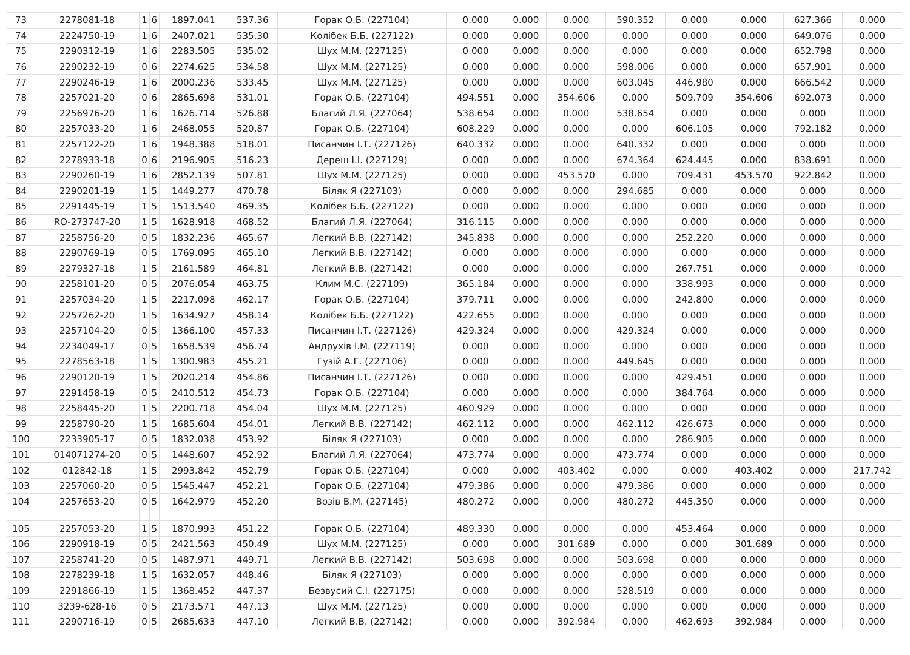| 73 | 2278081-18 | 1 | 6 | 1897.041 | 537.36 | Горак О.Б. (227104) | 0.000 | 0.000 | 0.000 | 590.352 | 0.000 | 0.000 | 627.366 | 0.000 |
| 74 | 2224750-19 | 1 | 6 | 2407.021 | 535.30 | Колібек Б.Б. (227122) | 0.000 | 0.000 | 0.000 | 0.000 | 0.000 | 0.000 | 649.076 | 0.000 |
| 75 | 2290312-19 | 1 | 6 | 2283.505 | 535.02 | Шух М.М. (227125) | 0.000 | 0.000 | 0.000 | 0.000 | 0.000 | 0.000 | 652.798 | 0.000 |
| 76 | 2290232-19 | 0 | 6 | 2274.625 | 534.58 | Шух М.М. (227125) | 0.000 | 0.000 | 0.000 | 598.006 | 0.000 | 0.000 | 657.901 | 0.000 |
| 77 | 2290246-19 | 1 | 6 | 2000.236 | 533.45 | Шух М.М. (227125) | 0.000 | 0.000 | 0.000 | 603.045 | 446.980 | 0.000 | 666.542 | 0.000 |
| 78 | 2257021-20 | 0 | 6 | 2865.698 | 531.01 | Горак О.Б. (227104) | 494.551 | 0.000 | 354.606 | 0.000 | 509.709 | 354.606 | 692.073 | 0.000 |
| 79 | 2256976-20 | 1 | 6 | 1626.714 | 526.88 | Благий Л.Я. (227064) | 538.654 | 0.000 | 0.000 | 538.654 | 0.000 | 0.000 | 0.000 | 0.000 |
| 80 | 2257033-20 | 1 | 6 | 2468.055 | 520.87 | Горак О.Б. (227104) | 608.229 | 0.000 | 0.000 | 0.000 | 606.105 | 0.000 | 792.182 | 0.000 |
| 81 | 2257122-20 | 1 | 6 | 1948.388 | 518.01 | Писанчин І.Т. (227126) | 640.332 | 0.000 | 0.000 | 640.332 | 0.000 | 0.000 | 0.000 | 0.000 |
| 82 | 2278933-18 | 0 | 6 | 2196.905 | 516.23 | Дереш І.І. (227129) | 0.000 | 0.000 | 0.000 | 674.364 | 624.445 | 0.000 | 838.691 | 0.000 |
| 83 | 2290260-19 | 1 | 6 | 2852.139 | 507.81 | Шух М.М. (227125) | 0.000 | 0.000 | 453.570 | 0.000 | 709.431 | 453.570 | 922.842 | 0.000 |
| 84 | 2290201-19 | 1 | 5 | 1449.277 | 470.78 | Біляк Я (227103) | 0.000 | 0.000 | 0.000 | 294.685 | 0.000 | 0.000 | 0.000 | 0.000 |
| 85 | 2291445-19 | 1 | 5 | 1513.540 | 469.35 | Колібек Б.Б. (227122) | 0.000 | 0.000 | 0.000 | 0.000 | 0.000 | 0.000 | 0.000 | 0.000 |
| 86 | RO-273747-20 | 1 | 5 | 1628.918 | 468.52 | Благий Л.Я. (227064) | 316.115 | 0.000 | 0.000 | 0.000 | 0.000 | 0.000 | 0.000 | 0.000 |
| 87 | 2258756-20 | 0 | 5 | 1832.236 | 465.67 | Легкий В.В. (227142) | 345.838 | 0.000 | 0.000 | 0.000 | 252.220 | 0.000 | 0.000 | 0.000 |
| 88 | 2290769-19 | 0 | 5 | 1769.095 | 465.10 | Легкий В.В. (227142) | 0.000 | 0.000 | 0.000 | 0.000 | 0.000 | 0.000 | 0.000 | 0.000 |
| 89 | 2279327-18 | 1 | 5 | 2161.589 | 464.81 | Легкий В.В. (227142) | 0.000 | 0.000 | 0.000 | 0.000 | 267.751 | 0.000 | 0.000 | 0.000 |
| 90 | 2258101-20 | 0 | 5 | 2076.054 | 463.75 | Клим М.С. (227109) | 365.184 | 0.000 | 0.000 | 0.000 | 338.993 | 0.000 | 0.000 | 0.000 |
| 91 | 2257034-20 | 1 | 5 | 2217.098 | 462.17 | Горак О.Б. (227104) | 379.711 | 0.000 | 0.000 | 0.000 | 242.800 | 0.000 | 0.000 | 0.000 |
| 92 | 2257262-20 | 1 | 5 | 1634.927 | 458.14 | Колібек Б.Б. (227122) | 422.655 | 0.000 | 0.000 | 0.000 | 0.000 | 0.000 | 0.000 | 0.000 |
| 93 | 2257104-20 | 0 | 5 | 1366.100 | 457.33 | Писанчин І.Т. (227126) | 429.324 | 0.000 | 0.000 | 429.324 | 0.000 | 0.000 | 0.000 | 0.000 |
| 94 | 2234049-17 | 0 | 5 | 1658.539 | 456.74 | Андрухів І.М. (227119) | 0.000 | 0.000 | 0.000 | 0.000 | 0.000 | 0.000 | 0.000 | 0.000 |
| 95 | 2278563-18 | 1 | 5 | 1300.983 | 455.21 | Гузій А.Г. (227106) | 0.000 | 0.000 | 0.000 | 449.645 | 0.000 | 0.000 | 0.000 | 0.000 |
| 96 | 2290120-19 | 1 | 5 | 2020.214 | 454.86 | Писанчин І.Т. (227126) | 0.000 | 0.000 | 0.000 | 0.000 | 429.451 | 0.000 | 0.000 | 0.000 |
| 97 | 2291458-19 | 0 | 5 | 2410.512 | 454.73 | Горак О.Б. (227104) | 0.000 | 0.000 | 0.000 | 0.000 | 384.764 | 0.000 | 0.000 | 0.000 |
| 98 | 2258445-20 | 1 | 5 | 2200.718 | 454.04 | Шух М.М. (227125) | 460.929 | 0.000 | 0.000 | 0.000 | 0.000 | 0.000 | 0.000 | 0.000 |
| 99 | 2258790-20 | 1 | 5 | 1685.604 | 454.01 | Легкий В.В. (227142) | 462.112 | 0.000 | 0.000 | 462.112 | 426.673 | 0.000 | 0.000 | 0.000 |
| 100 | 2233905-17 | 0 | 5 | 1832.038 | 453.92 | Біляк Я (227103) | 0.000 | 0.000 | 0.000 | 0.000 | 286.905 | 0.000 | 0.000 | 0.000 |
| 101 | 014071274-20 | 0 | 5 | 1448.607 | 452.92 | Благий Л.Я. (227064) | 473.774 | 0.000 | 0.000 | 473.774 | 0.000 | 0.000 | 0.000 | 0.000 |
| 102 | 012842-18 | 1 | 5 | 2993.842 | 452.79 | Горак О.Б. (227104) | 0.000 | 0.000 | 403.402 | 0.000 | 0.000 | 403.402 | 0.000 | 217.742 |
| 103 | 2257060-20 | 0 | 5 | 1545.447 | 452.21 | Горак О.Б. (227104) | 479.386 | 0.000 | 0.000 | 479.386 | 0.000 | 0.000 | 0.000 | 0.000 |
| 104 | 2257653-20 | 0 | 5 | 1642.979 | 452.20 | Возів В.М. (227145) | 480.272 | 0.000 | 0.000 | 480.272 | 445.350 | 0.000 | 0.000 | 0.000 |
| 105 | 2257053-20 | 1 | 5 | 1870.993 | 451.22 | Горак О.Б. (227104) | 489.330 | 0.000 | 0.000 | 0.000 | 453.464 | 0.000 | 0.000 | 0.000 |
| 106 | 2290918-19 | 0 | 5 | 2421.563 | 450.49 | Шух М.М. (227125) | 0.000 | 0.000 | 301.689 | 0.000 | 0.000 | 301.689 | 0.000 | 0.000 |
| 107 | 2258741-20 | 0 | 5 | 1487.971 | 449.71 | Легкий В.В. (227142) | 503.698 | 0.000 | 0.000 | 503.698 | 0.000 | 0.000 | 0.000 | 0.000 |
| 108 | 2278239-18 | 1 | 5 | 1632.057 | 448.46 | Біляк Я (227103) | 0.000 | 0.000 | 0.000 | 0.000 | 0.000 | 0.000 | 0.000 | 0.000 |
| 109 | 2291866-19 | 1 | 5 | 1368.452 | 447.37 | Безвусий С.І. (227175) | 0.000 | 0.000 | 0.000 | 528.519 | 0.000 | 0.000 | 0.000 | 0.000 |
| 110 | 3239-628-16 | 0 | 5 | 2173.571 | 447.13 | Шух М.М. (227125) | 0.000 | 0.000 | 0.000 | 0.000 | 0.000 | 0.000 | 0.000 | 0.000 |
| 111 | 2290716-19 | 0 | 5 | 2685.633 | 447.10 | Легкий В.В. (227142) | 0.000 | 0.000 | 392.984 | 0.000 | 462.693 | 392.984 | 0.000 | 0.000 |